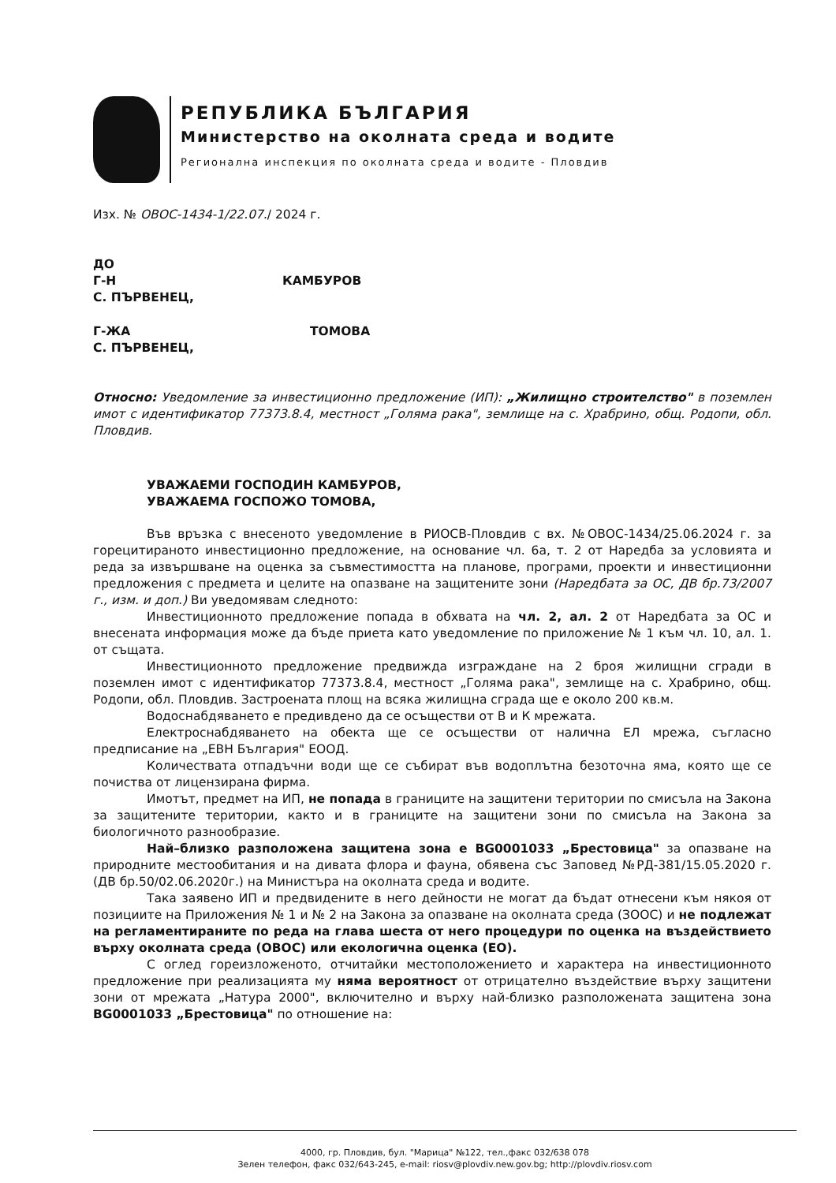РЕПУБЛИКА БЪЛГАРИЯ
Министерство на околната среда и водите
Регионална инспекция по околната среда и водите - Пловдив
Изх. № ОВОС-1434-1/22.07./ 2024 г.
ДО
Г-Н КАМБУРОВ
С. ПЪРВЕНЕЦ,
Г-ЖА ТОМОВА
С. ПЪРВЕНЕЦ,
Относно: Уведомление за инвестиционно предложение (ИП): „Жилищно строителство" в поземлен имот с идентификатор 77373.8.4, местност „Голяма рака", землище на с. Храбрино, общ. Родопи, обл. Пловдив.
УВАЖАЕМИ ГОСПОДИН КАМБУРОВ,
УВАЖАЕМА ГОСПОЖО ТОМОВА,
Във връзка с внесеното уведомление в РИОСВ-Пловдив с вх. №ОВОС-1434/25.06.2024 г. за горецитираното инвестиционно предложение, на основание чл. 6а, т. 2 от Наредба за условията и реда за извършване на оценка за съвместимостта на планове, програми, проекти и инвестиционни предложения с предмета и целите на опазване на защитените зони (Наредбата за ОС, ДВ бр.73/2007 г., изм. и доп.) Ви уведомявам следното:
Инвестиционното предложение попада в обхвата на чл. 2, ал. 2 от Наредбата за ОС и внесената информация може да бъде приета като уведомление по приложение № 1 към чл. 10, ал. 1. от същата.
Инвестиционното предложение предвижда изграждане на 2 броя жилищни сгради в поземлен имот с идентификатор 77373.8.4, местност „Голяма рака", землище на с. Храбрино, общ. Родопи, обл. Пловдив. Застроената площ на всяка жилищна сграда ще е около 200 кв.м.
Водоснабдяването е предивдено да се осъществи от В и К мрежата.
Електроснабдяването на обекта ще се осъществи от налична ЕЛ мрежа, съгласно предписание на „ЕВН България" ЕООД.
Количествата отпадъчни води ще се събират във водоплътна безоточна яма, която ще се почиства от лицензирана фирма.
Имотът, предмет на ИП, не попада в границите на защитени територии по смисъла на Закона за защитените територии, както и в границите на защитени зони по смисъла на Закона за биологичното разнообразие.
Най–близко разположена защитена зона е BG0001033 „Брестовица" за опазване на природните местообитания и на дивата флора и фауна, обявена със Заповед №РД-381/15.05.2020 г. (ДВ бр.50/02.06.2020г.) на Министъра на околната среда и водите.
Така заявено ИП и предвидените в него дейности не могат да бъдат отнесени към някоя от позициите на Приложения № 1 и № 2 на Закона за опазване на околната среда (ЗООС) и не подлежат на регламентираните по реда на глава шеста от него процедури по оценка на въздействието върху околната среда (ОВОС) или екологична оценка (ЕО).
С оглед гореизложеното, отчитайки местоположението и характера на инвестиционното предложение при реализацията му няма вероятност от отрицателно въздействие върху защитени зони от мрежата „Натура 2000", включително и върху най-близко разположената защитена зона BG0001033 „Брестовица" по отношение на:
4000, гр. Пловдив, бул. "Марица" №122, тел.,факс 032/638 078
Зелен телефон, факс 032/643-245, e-mail: riosv@plovdiv.new.gov.bg; http://plovdiv.riosv.com